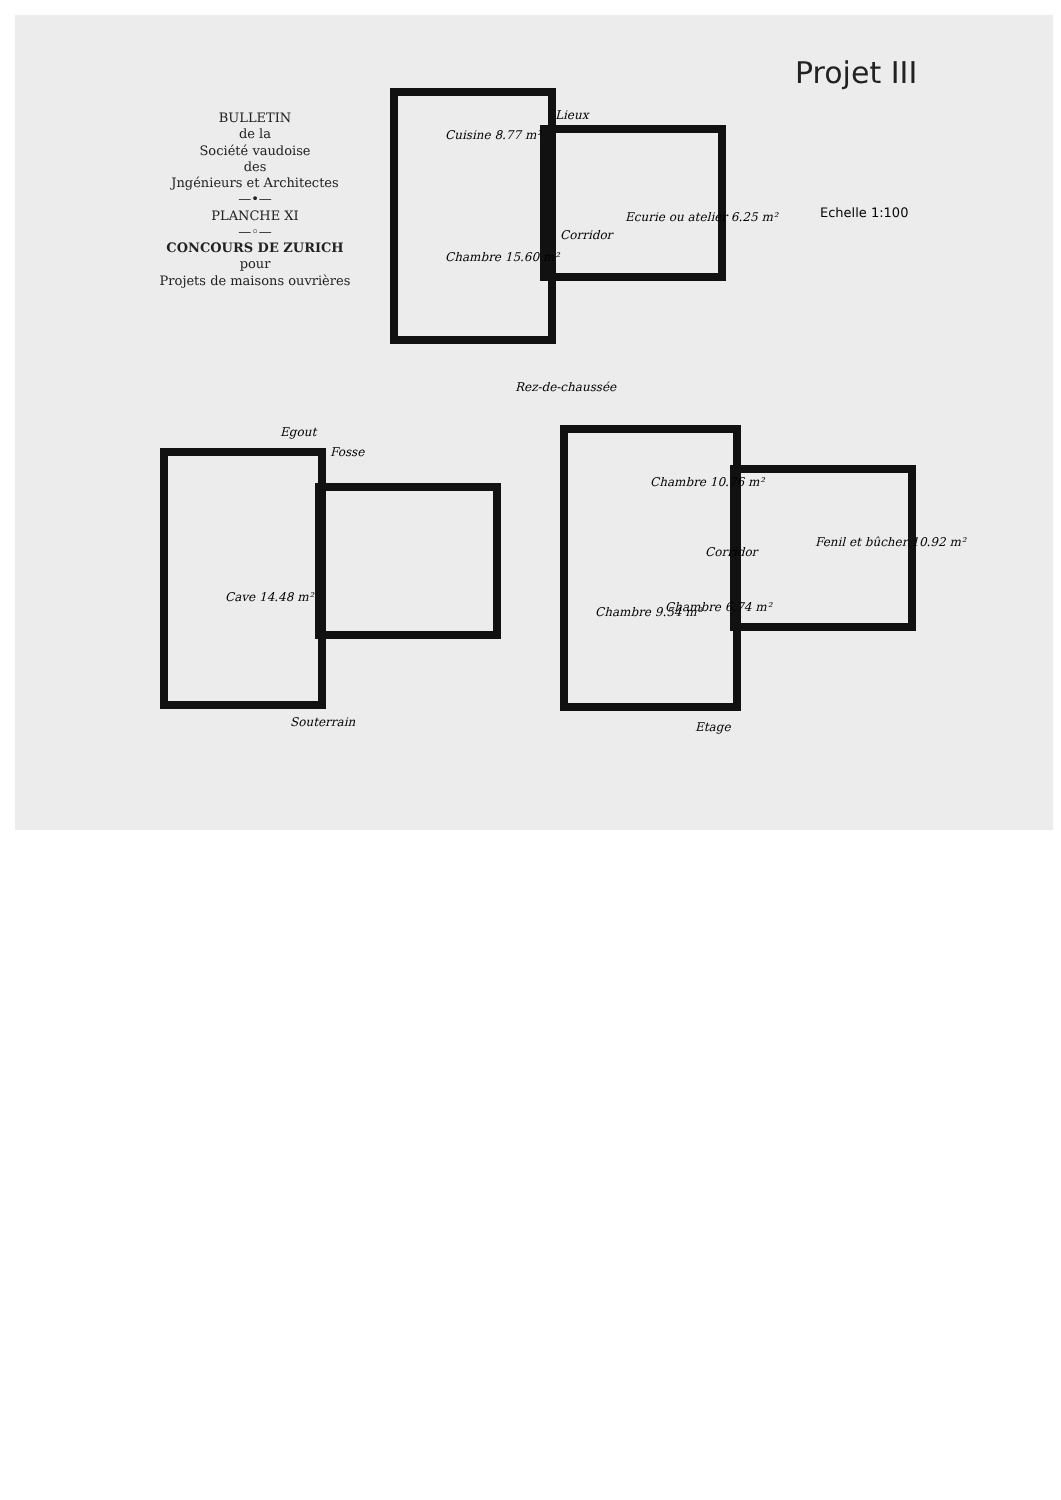Projet III
BULLETIN
de la
Société vaudoise
des
Jngénieurs et Architectes
—•—
PLANCHE XI
—◦—
CONCOURS DE ZURICH
pour
Projets de maisons ouvrières
Echelle 1:100
Cuisine 8.77 m²
Lieux
Ecurie ou atelier 6.25 m²
Corridor
Chambre 15.60 m²
Rez-de-chaussée
Egout
Fosse
Cave 14.48 m²
Souterrain
Chambre 10.76 m²
Corridor
Fenil et bûcher 10.92 m²
Chambre 9.54 m² Chambre 6.74 m²
Etage